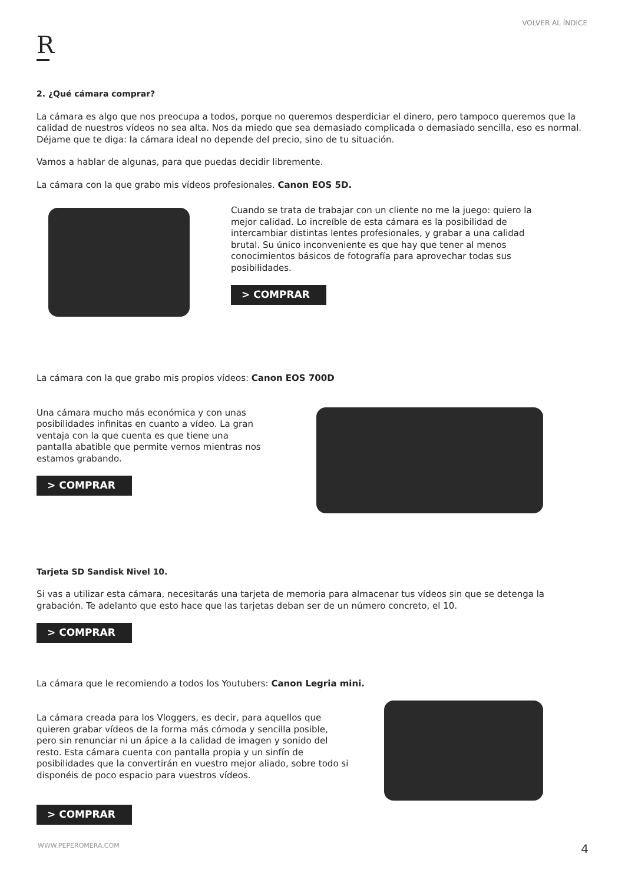VOLVER AL ÍNDICE
R
2. ¿Qué cámara comprar?
La cámara es algo que nos preocupa a todos, porque no queremos desperdiciar el dinero, pero tampoco queremos que la calidad de nuestros vídeos no sea alta. Nos da miedo que sea demasiado complicada o demasiado sencilla, eso es normal. Déjame que te diga: la cámara ideal no depende del precio, sino de tu situación.
Vamos a hablar de algunas, para que puedas decidir libremente.
La cámara con la que grabo mis vídeos profesionales. Canon EOS 5D.
Cuando se trata de trabajar con un cliente no me la juego: quiero la mejor calidad. Lo increíble de esta cámara es la posibilidad de intercambiar distintas lentes profesionales, y grabar a una calidad brutal. Su único inconveniente es que hay que tener al menos conocimientos básicos de fotografía para aprovechar todas sus posibilidades.
> COMPRAR
La cámara con la que grabo mis propios vídeos: Canon EOS 700D
Una cámara mucho más económica y con unas posibilidades infinitas en cuanto a vídeo. La gran ventaja con la que cuenta es que tiene una pantalla abatible que permite vernos mientras nos estamos grabando.
> COMPRAR
Tarjeta SD Sandisk Nivel 10.
Si vas a utilizar esta cámara, necesitarás una tarjeta de memoria para almacenar tus vídeos sin que se detenga la grabación. Te adelanto que esto hace que las tarjetas deban ser de un número concreto, el 10.
> COMPRAR
La cámara que le recomiendo a todos los Youtubers: Canon Legria mini.
La cámara creada para los Vloggers, es decir, para aquellos que quieren grabar vídeos de la forma más cómoda y sencilla posible, pero sin renunciar ni un ápice a la calidad de imagen y sonido del resto. Esta cámara cuenta con pantalla propia y un sinfín de posibilidades que la convertirán en vuestro mejor aliado, sobre todo si disponéis de poco espacio para vuestros vídeos.
> COMPRAR
WWW.PEPEROMERA.COM 4